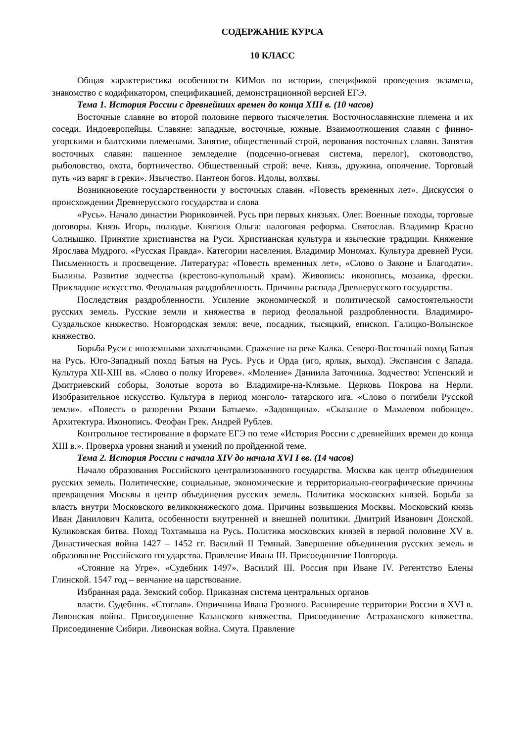СОДЕРЖАНИЕ КУРСА
10 КЛАСС
Общая характеристика особенности КИМов по истории, спецификой проведения экзамена, знакомство с кодификатором, спецификацией, демонстрационной версией ЕГЭ.
Тема 1. История России с древнейших времен до конца XIII в. (10 часов)
Восточные славяне во второй половине первого тысячелетия. Восточнославянские племена и их соседи. Индоевропейцы. Славяне: западные, восточные, южные. Взаимоотношения славян с финно-угорскими и балтскими племенами. Занятие, общественный строй, верования восточных славян. Занятия восточных славян: пашенное земледелие (подсечно-огневая система, перелог), скотоводство, рыболовство, охота, бортничество. Общественный строй: вече. Князь, дружина, ополчение. Торговый путь «из варяг в греки». Язычество. Пантеон богов. Идолы, волхвы.
Возникновение государственности у восточных славян. «Повесть временных лет». Дискуссия о происхождении Древнерусского государства и слова
«Русь». Начало династии Рюриковичей. Русь при первых князьях. Олег. Военные походы, торговые договоры. Князь Игорь, полюдье. Княгиня Ольга: налоговая реформа. Святослав. Владимир Красно Солнышко. Принятие христианства на Руси. Христианская культура и языческие традиции. Княжение Ярослава Мудрого. «Русская Правда». Категории населения. Владимир Мономах. Культура древней Руси. Письменность и просвещение. Литература: «Повесть временных лет», «Слово о Законе и Благодати». Былины. Развитие зодчества (крестово-купольный храм). Живопись: иконопись, мозаика, фрески. Прикладное искусство. Феодальная раздробленность. Причины распада Древнерусского государства.
Последствия раздробленности. Усиление экономической и политической самостоятельности русских земель. Русские земли и княжества в период феодальной раздробленности. Владимиро-Суздальское княжество. Новгородская земля: вече, посадник, тысяцкий, епископ. Галицко-Волынское княжество.
Борьба Руси с иноземными захватчиками. Сражение на реке Калка. Северо-Восточный поход Батыя на Русь. Юго-Западный поход Батыя на Русь. Русь и Орда (иго, ярлык, выход). Экспансия с Запада. Культура XII-XIII вв. «Слово о полку Игореве». «Моление» Даниила Заточника. Зодчество: Успенский и Дмитриевский соборы, Золотые ворота во Владимире-на-Клязьме. Церковь Покрова на Нерли. Изобразительное искусство. Культура в период монголо- татарского ига. «Слово о погибели Русской земли». «Повесть о разорении Рязани Батыем». «Задонщина». «Сказание о Мамаевом побоище». Архитектура. Иконопись. Феофан Грек. Андрей Рублев.
Контрольное тестирование в формате ЕГЭ по теме «История России с древнейших времен до конца XIII в.». Проверка уровня знаний и умений по пройденной теме.
Тема 2. История России с начала XIV до начала XVI I вв. (14 часов)
Начало образования Российского централизованного государства. Москва как центр объединения русских земель. Политические, социальные, экономические и территориально-географические причины превращения Москвы в центр объединения русских земель. Политика московских князей. Борьба за власть внутри Московского великокняжеского дома. Причины возвышения Москвы. Московский князь Иван Данилович Калита, особенности внутренней и внешней политики. Дмитрий Иванович Донской. Куликовская битва. Поход Тохтамыша на Русь. Политика московских князей в первой половине XV в. Династическая война 1427 – 1452 гг. Василий II Темный. Завершение объединения русских земель и образование Российского государства. Правление Ивана III. Присоединение Новгорода.
«Стояние на Угре». «Судебник 1497». Василий III. Россия при Иване IV. Регентство Елены Глинской. 1547 год – венчание на царствование.
Избранная рада. Земский собор. Приказная система центральных органов
власти. Судебник. «Стоглав». Опричнина Ивана Грозного. Расширение территории России в XVI в. Ливонская война. Присоединение Казанского княжества. Присоединение Астраханского княжества. Присоединение Сибири. Ливонская война. Смута. Правление